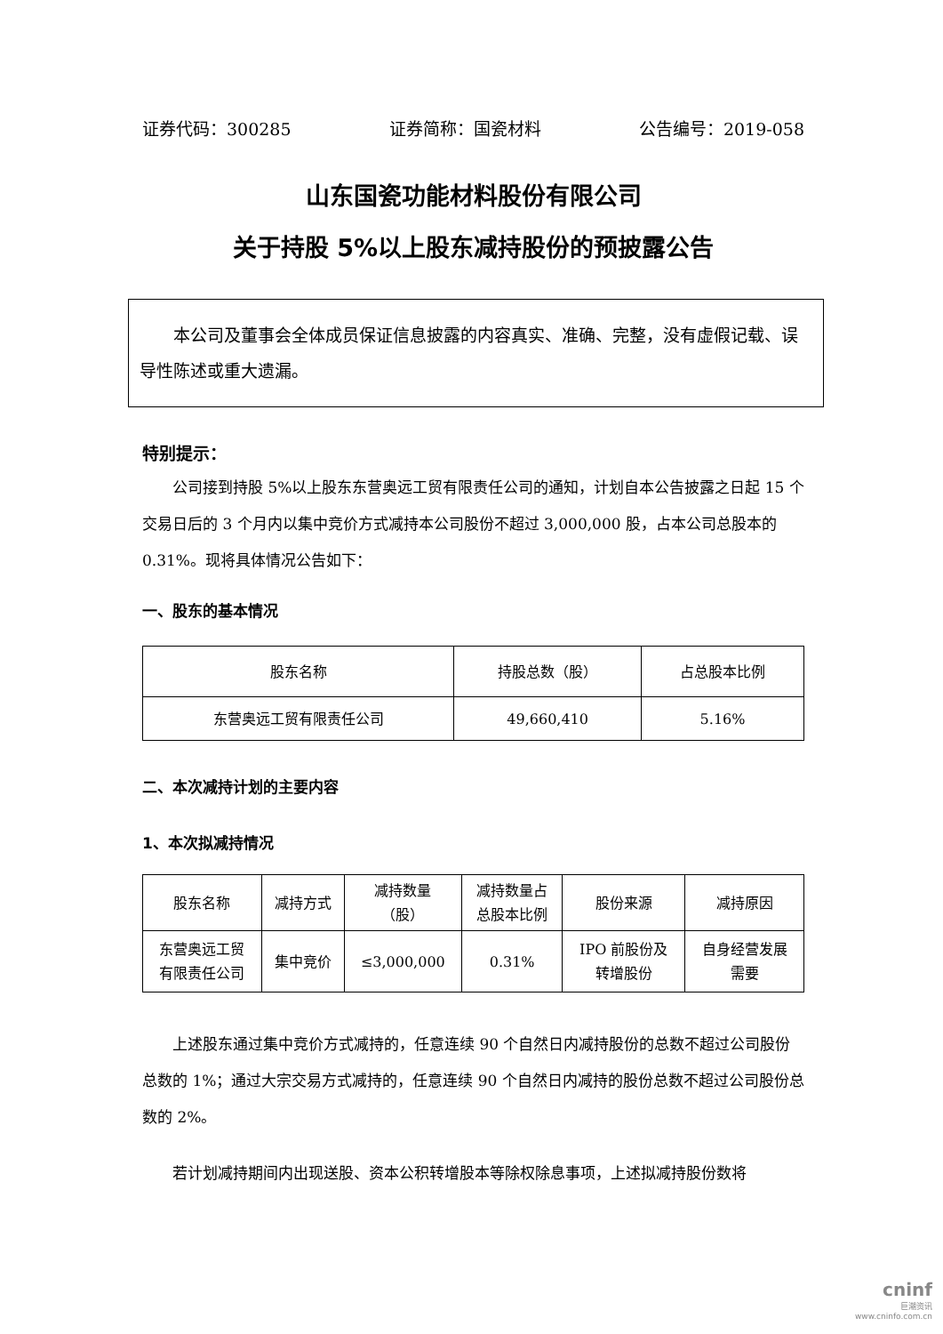证券代码：300285 证券简称：国瓷材料 公告编号：2019-058
山东国瓷功能材料股份有限公司
关于持股 5%以上股东减持股份的预披露公告
　　本公司及董事会全体成员保证信息披露的内容真实、准确、完整，没有虚假记载、误导性陈述或重大遗漏。
特别提示：
公司接到持股 5%以上股东东营奥远工贸有限责任公司的通知，计划自本公告披露之日起 15 个交易日后的 3 个月内以集中竞价方式减持本公司股份不超过 3,000,000 股，占本公司总股本的 0.31%。现将具体情况公告如下：
一、股东的基本情况
| 股东名称 | 持股总数（股） | 占总股本比例 |
| --- | --- | --- |
| 东营奥远工贸有限责任公司 | 49,660,410 | 5.16% |
二、本次减持计划的主要内容
1、本次拟减持情况
| 股东名称 | 减持方式 | 减持数量 （股） | 减持数量占 总股本比例 | 股份来源 | 减持原因 |
| --- | --- | --- | --- | --- | --- |
| 东营奥远工贸 有限责任公司 | 集中竞价 | ≤3,000,000 | 0.31% | IPO 前股份及 转增股份 | 自身经营发展 需要 |
上述股东通过集中竞价方式减持的，任意连续 90 个自然日内减持股份的总数不超过公司股份总数的 1%；通过大宗交易方式减持的，任意连续 90 个自然日内减持的股份总数不超过公司股份总数的 2%。
若计划减持期间内出现送股、资本公积转增股本等除权除息事项，上述拟减持股份数将
cninf
巨潮资讯
www.cninfo.com.cn